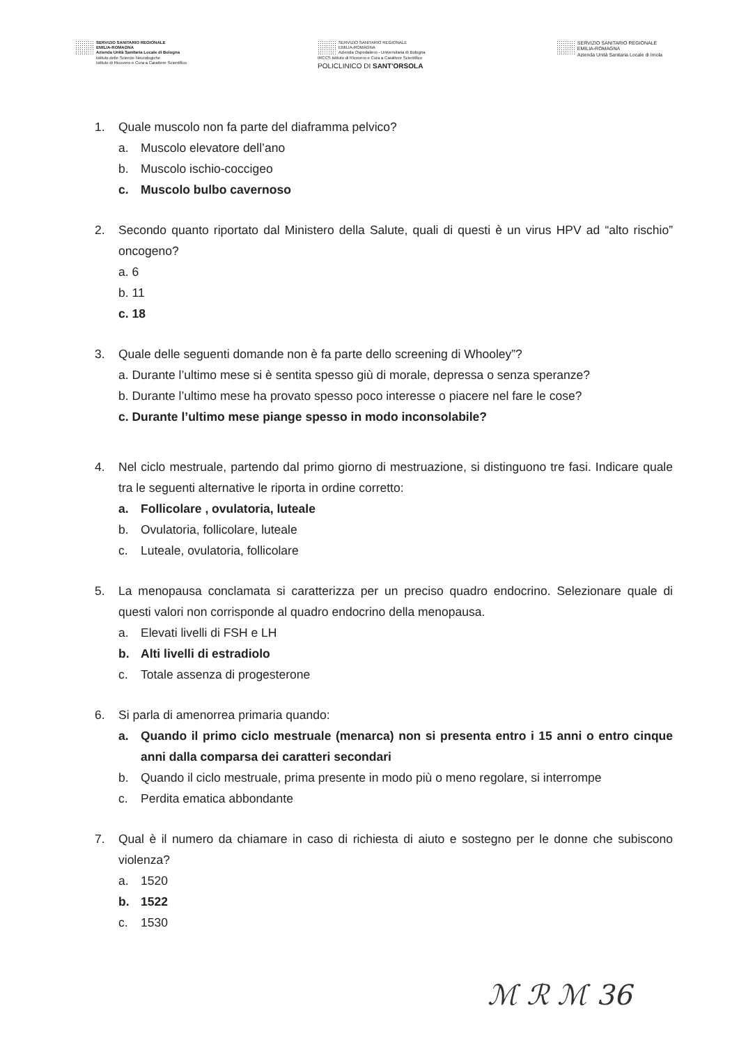SERVIZIO SANITARIO REGIONALE
EMILIA-ROMAGNA
Azienda Unità Sanitaria Locale di Bologna
Istituto delle Scienze Neurologiche
Istituto di Ricovero e Cura a Carattere Scientifico
SERVIZIO SANITARIO REGIONALE
EMILIA-ROMAGNA
Azienda Ospedaliero - Universitaria di Bologna
IRCCS Istituto di Ricovero e Cura a Carattere Scientifico
POLICLINICO DI SANT'ORSOLA
SERVIZIO SANITARIO REGIONALE
EMILIA-ROMAGNA
Azienda Unità Sanitaria Locale di Imola
1. Quale muscolo non fa parte del diaframma pelvico?
a. Muscolo elevatore dell’ano
b. Muscolo ischio-coccigeo
c. Muscolo bulbo cavernoso
2. Secondo quanto riportato dal Ministero della Salute, quali di questi è un virus HPV ad “alto rischio” oncogeno?
a. 6
b. 11
c. 18
3. Quale delle seguenti domande non è fa parte dello screening di Whooley”?
a. Durante l’ultimo mese si è sentita spesso giù di morale, depressa o senza speranze?
b. Durante l’ultimo mese ha provato spesso poco interesse o piacere nel fare le cose?
c. Durante l’ultimo mese piange spesso in modo inconsolabile?
4. Nel ciclo mestruale, partendo dal primo giorno di mestruazione, si distinguono tre fasi. Indicare quale tra le seguenti alternative le riporta in ordine corretto:
a. Follicolare , ovulatoria, luteale
b. Ovulatoria, follicolare, luteale
c. Luteale, ovulatoria, follicolare
5. La menopausa conclamata si caratterizza per un preciso quadro endocrino. Selezionare quale di questi valori non corrisponde al quadro endocrino della menopausa.
a. Elevati livelli di FSH e LH
b. Alti livelli di estradiolo
c. Totale assenza di progesterone
6. Si parla di amenorrea primaria quando:
a. Quando il primo ciclo mestruale (menarca) non si presenta entro i 15 anni o entro cinque anni dalla comparsa dei caratteri secondari
b. Quando il ciclo mestruale, prima presente in modo più o meno regolare, si interrompe
c. Perdita ematica abbondante
7. Qual è il numero da chiamare in caso di richiesta di aiuto e sostegno per le donne che subiscono violenza?
a. 1520
b. 1522
c. 1530
ℳ ℛ ℳ 36